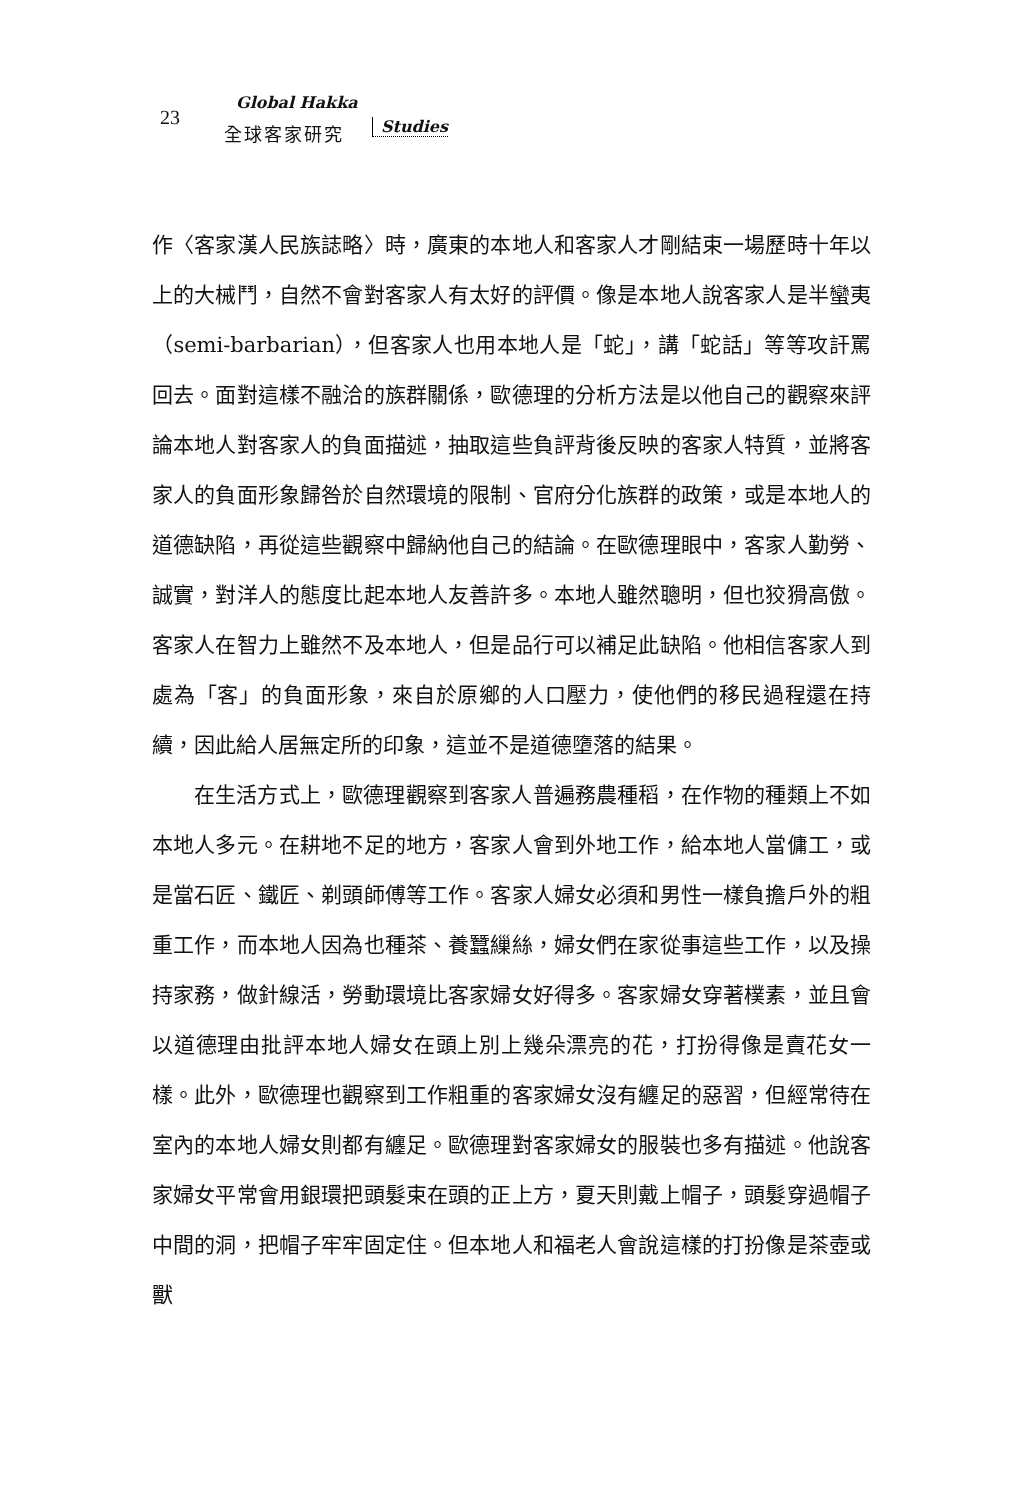23
Global Hakka
全球客家研究 Studies
作〈客家漢人民族誌略〉時，廣東的本地人和客家人才剛結束一場歷時十年以上的大械鬥，自然不會對客家人有太好的評價。像是本地人說客家人是半蠻夷（semi-barbarian），但客家人也用本地人是「蛇」，講「蛇話」等等攻訐罵回去。面對這樣不融洽的族群關係，歐德理的分析方法是以他自己的觀察來評論本地人對客家人的負面描述，抽取這些負評背後反映的客家人特質，並將客家人的負面形象歸咎於自然環境的限制、官府分化族群的政策，或是本地人的道德缺陷，再從這些觀察中歸納他自己的結論。在歐德理眼中，客家人勤勞、誠實，對洋人的態度比起本地人友善許多。本地人雖然聰明，但也狡猾高傲。客家人在智力上雖然不及本地人，但是品行可以補足此缺陷。他相信客家人到處為「客」的負面形象，來自於原鄉的人口壓力，使他們的移民過程還在持續，因此給人居無定所的印象，這並不是道德墮落的結果。
在生活方式上，歐德理觀察到客家人普遍務農種稻，在作物的種類上不如本地人多元。在耕地不足的地方，客家人會到外地工作，給本地人當傭工，或是當石匠、鐵匠、剃頭師傅等工作。客家人婦女必須和男性一樣負擔戶外的粗重工作，而本地人因為也種茶、養蠶繅絲，婦女們在家從事這些工作，以及操持家務，做針線活，勞動環境比客家婦女好得多。客家婦女穿著樸素，並且會以道德理由批評本地人婦女在頭上別上幾朵漂亮的花，打扮得像是賣花女一樣。此外，歐德理也觀察到工作粗重的客家婦女沒有纏足的惡習，但經常待在室內的本地人婦女則都有纏足。歐德理對客家婦女的服裝也多有描述。他說客家婦女平常會用銀環把頭髮束在頭的正上方，夏天則戴上帽子，頭髮穿過帽子中間的洞，把帽子牢牢固定住。但本地人和福老人會說這樣的打扮像是茶壺或獸